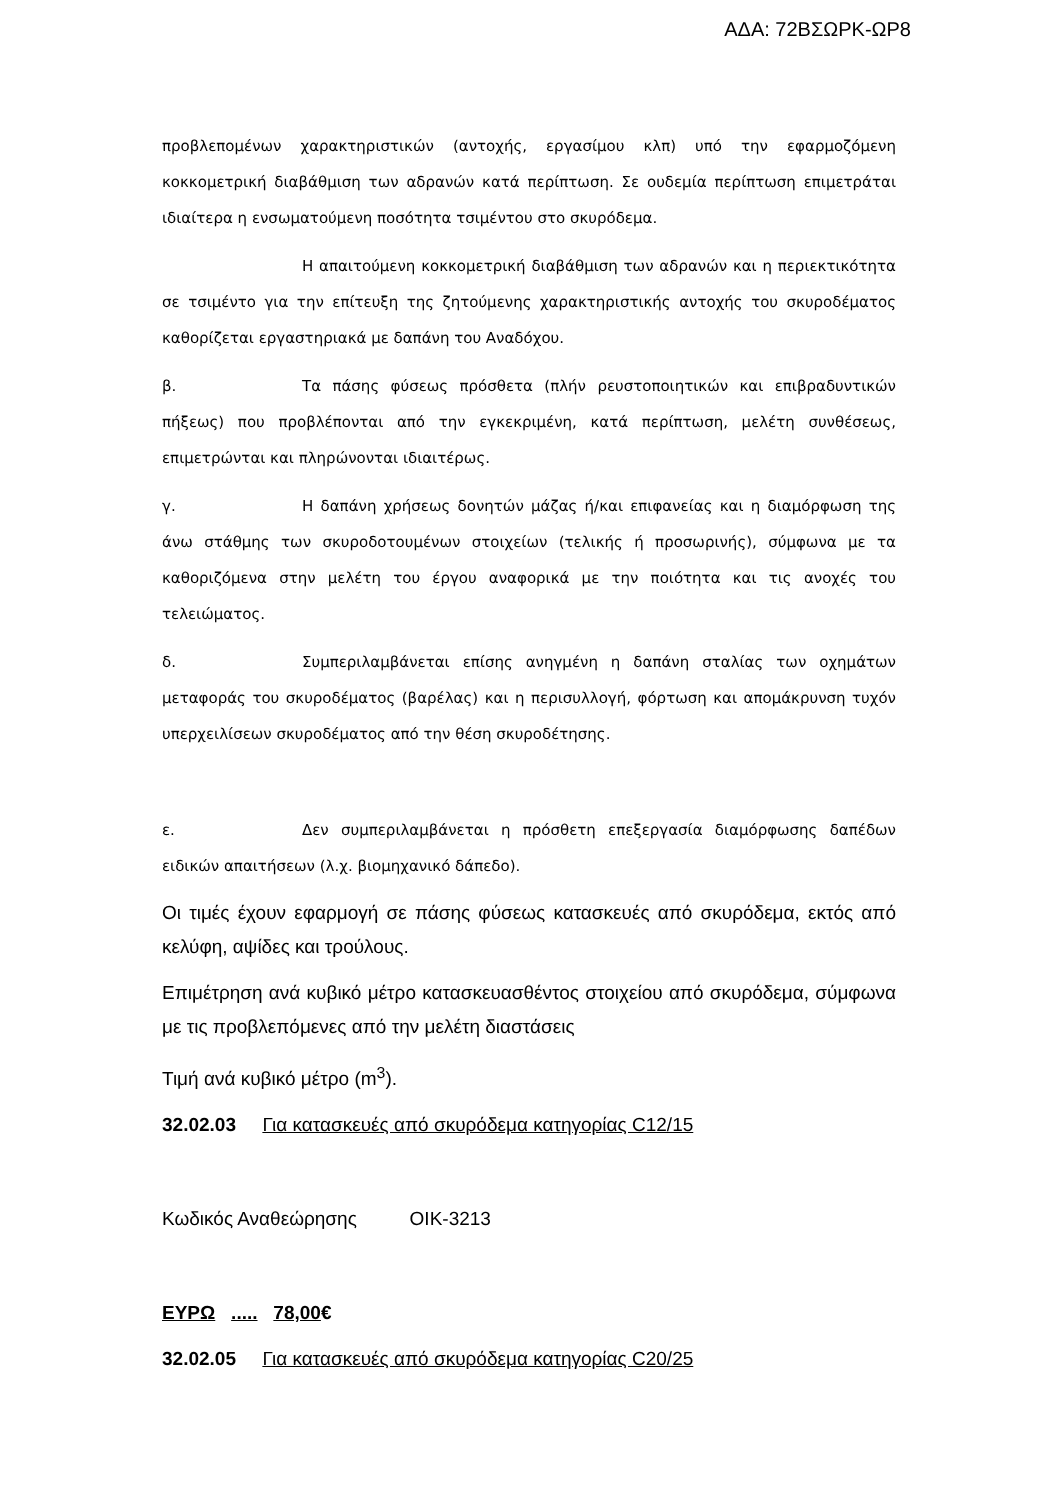ΑΔΑ: 72ΒΣΩΡΚ-ΩΡ8
προβλεπομένων χαρακτηριστικών (αντοχής, εργασίμου κλπ) υπό την εφαρμοζόμενη κοκκομετρική διαβάθμιση των αδρανών κατά περίπτωση. Σε ουδεμία περίπτωση επιμετράται ιδιαίτερα η ενσωματούμενη ποσότητα τσιμέντου στο σκυρόδεμα.
Η απαιτούμενη κοκκομετρική διαβάθμιση των αδρανών και η περιεκτικότητα σε τσιμέντο για την επίτευξη της ζητούμενης χαρακτηριστικής αντοχής του σκυροδέματος καθορίζεται εργαστηριακά με δαπάνη του Αναδόχου.
β. Τα πάσης φύσεως πρόσθετα (πλήν ρευστοποιητικών και επιβραδυντικών πήξεως) που προβλέπονται από την εγκεκριμένη, κατά περίπτωση, μελέτη συνθέσεως, επιμετρώνται και πληρώνονται ιδιαιτέρως.
γ. Η δαπάνη χρήσεως δονητών μάζας ή/και επιφανείας και η διαμόρφωση της άνω στάθμης των σκυροδοτουμένων στοιχείων (τελικής ή προσωρινής), σύμφωνα με τα καθοριζόμενα στην μελέτη του έργου αναφορικά με την ποιότητα και τις ανοχές του τελειώματος.
δ. Συμπεριλαμβάνεται επίσης ανηγμένη η δαπάνη σταλίας των οχημάτων μεταφοράς του σκυροδέματος (βαρέλας) και η περισυλλογή, φόρτωση και απομάκρυνση τυχόν υπερχειλίσεων σκυροδέματος από την θέση σκυροδέτησης.
ε. Δεν συμπεριλαμβάνεται η πρόσθετη επεξεργασία διαμόρφωσης δαπέδων ειδικών απαιτήσεων (λ.χ. βιομηχανικό δάπεδο).
Οι τιμές έχουν εφαρμογή σε πάσης φύσεως κατασκευές από σκυρόδεμα, εκτός από κελύφη, αψίδες και τρούλους.
Επιμέτρηση ανά κυβικό μέτρο κατασκευασθέντος στοιχείου από σκυρόδεμα, σύμφωνα με τις προβλεπόμενες από την μελέτη διαστάσεις
Τιμή ανά κυβικό μέτρο (m<sup>3</sup>).
32.02.03 Για κατασκευές από σκυρόδεμα κατηγορίας C12/15
Κωδικός Αναθεώρησης ΟΙΚ-3213
ΕΥΡΩ ..... 78,00€
32.02.05 Για κατασκευές από σκυρόδεμα κατηγορίας C20/25